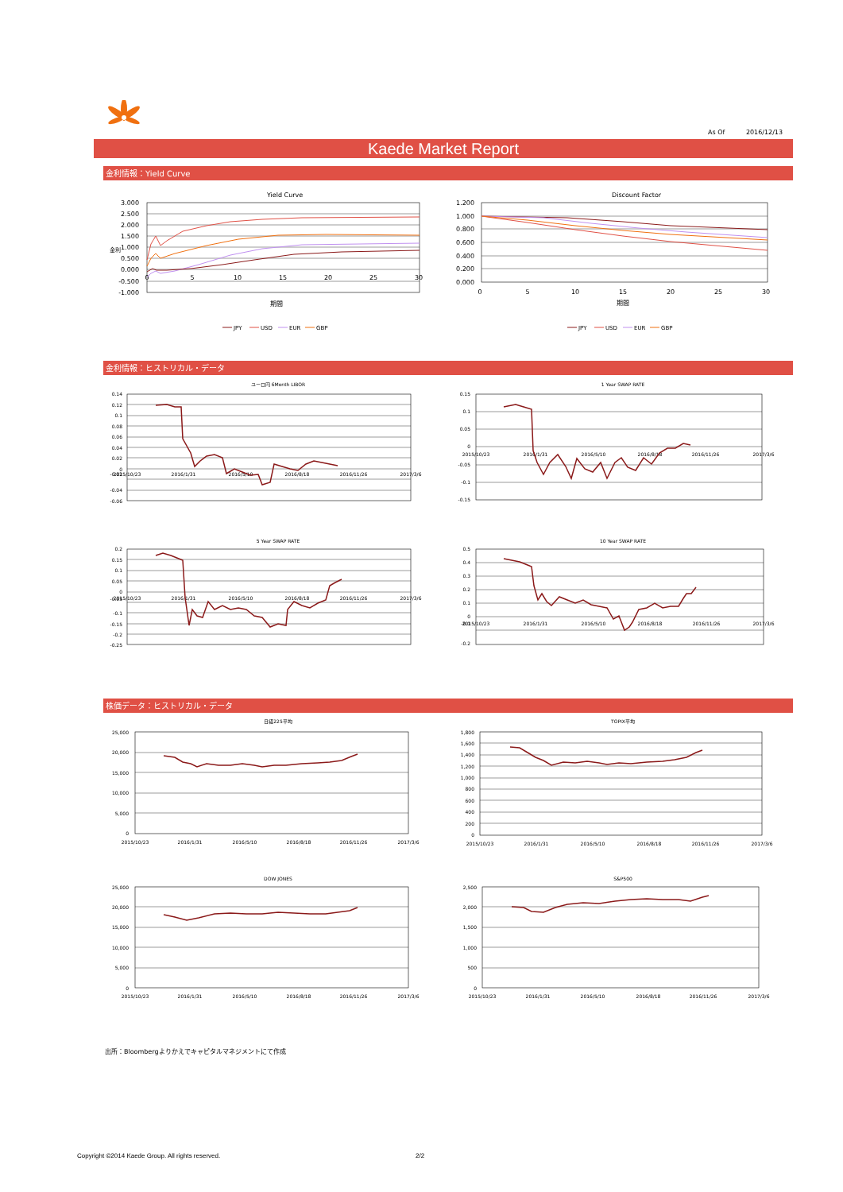As Of 2016/12/13
Kaede Market Report
金利情報：Yield Curve
Yield Curve
3.000
2.500
2.000
1.500
1.000
0.500
0.000
-0.500
-1.000
金利
0
5
10
15
20
25
30
期間
JPY
USD
EUR
GBP
Discount Factor
1.200
1.000
0.800
0.600
0.400
0.200
0.000
0
5
10
15
20
25
30
期間
JPY
USD
EUR
GBP
金利情報：ヒストリカル・データ
ユーロ円 6Month LIBOR
0.14
0.12
0.1
0.08
0.06
0.04
0.02
0
-0.02
-0.04
-0.06
2015/10/23
2016/1/31
2016/5/10
2016/8/18
2016/11/26
2017/3/6
1 Year SWAP RATE
0.15
0.1
0.05
0
-0.05
-0.1
-0.15
2015/10/23
2016/1/31
2016/5/10
2016/8/18
2016/11/26
2017/3/6
5 Year SWAP RATE
0.2
0.15
0.1
0.05
0
-0.05
-0.1
-0.15
-0.2
-0.25
2015/10/23
2016/1/31
2016/5/10
2016/8/18
2016/11/26
2017/3/6
10 Year SWAP RATE
0.5
0.4
0.3
0.2
0.1
0
-0.1
-0.2
2015/10/23
2016/1/31
2016/5/10
2016/8/18
2016/11/26
2017/3/6
株価データ：ヒストリカル・データ
日経225平均
25,000
20,000
15,000
10,000
5,000
0
2015/10/23
2016/1/31
2016/5/10
2016/8/18
2016/11/26
2017/3/6
TOPIX平均
1,800
1,600
1,400
1,200
1,000
800
600
400
200
0
2015/10/23
2016/1/31
2016/5/10
2016/8/18
2016/11/26
2017/3/6
DOW JONES
25,000
20,000
15,000
10,000
5,000
0
2015/10/23
2016/1/31
2016/5/10
2016/8/18
2016/11/26
2017/3/6
S&P500
2,500
2,000
1,500
1,000
500
0
2015/10/23
2016/1/31
2016/5/10
2016/8/18
2016/11/26
2017/3/6
出所：Bloombergよりかえでキャピタルマネジメントにて作成
Copyright ©2014 Kaede Group. All rights reserved. 2/2